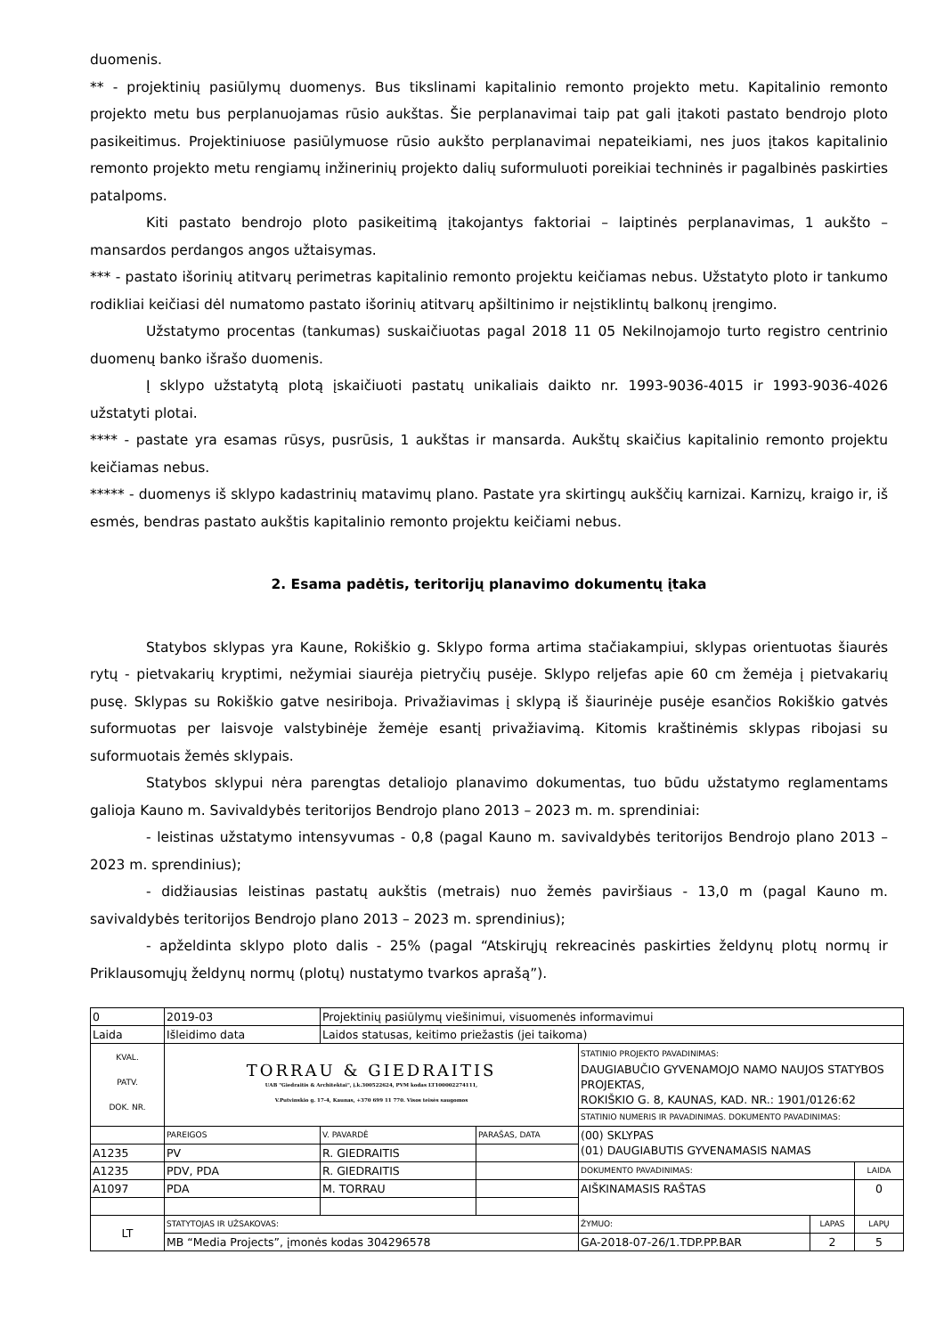duomenis.
** - projektinių pasiūlymų duomenys. Bus tikslinami kapitalinio remonto projekto metu. Kapitalinio remonto projekto metu bus perplanuojamas rūsio aukštas. Šie perplanavimai taip pat gali įtakoti pastato bendrojo ploto pasikeitimus. Projektiniuose pasiūlymuose rūsio aukšto perplanavimai nepateikiami, nes juos įtakos kapitalinio remonto projekto metu rengiamų inžinerinių projekto dalių suformuluoti poreikiai techninės ir pagalbinės paskirties patalpoms.
Kiti pastato bendrojo ploto pasikeitimą įtakojantys faktoriai – laiptinės perplanavimas, 1 aukšto – mansardos perdangos angos užtaisymas.
*** - pastato išorinių atitvarų perimetras kapitalinio remonto projektu keičiamas nebus. Užstatyto ploto ir tankumo rodikliai keičiasi dėl numatomo pastato išorinių atitvarų apšiltinimo ir neįstiklintų balkonų įrengimo.
Užstatymo procentas (tankumas) suskaičiuotas pagal 2018 11 05 Nekilnojamojo turto registro centrinio duomenų banko išrašo duomenis.
Į sklypo užstatytą plotą įskaičiuoti pastatų unikaliais daikto nr. 1993-9036-4015 ir 1993-9036-4026 užstatyti plotai.
**** - pastate yra esamas rūsys, pusrūsis, 1 aukštas ir mansarda. Aukštų skaičius kapitalinio remonto projektu keičiamas nebus.
***** - duomenys iš sklypo kadastrinių matavimų plano. Pastate yra skirtingų aukščių karnizai. Karnizų, kraigo ir, iš esmės, bendras pastato aukštis kapitalinio remonto projektu keičiami nebus.
2. Esama padėtis, teritorijų planavimo dokumentų įtaka
Statybos sklypas yra Kaune, Rokiškio g. Sklypo forma artima stačiakampiui, sklypas orientuotas šiaurės rytų - pietvakarių kryptimi, nežymiai siaurėja pietryčių pusėje. Sklypo reljefas apie 60 cm žemėja į pietvakarių pusę. Sklypas su Rokiškio gatve nesiriboja. Privažiavimas į sklypą iš šiaurinėje pusėje esančios Rokiškio gatvės suformuotas per laisvoje valstybinėje žemėje esantį privažiavimą. Kitomis kraštinėmis sklypas ribojasi su suformuotais žemės sklypais.
Statybos sklypui nėra parengtas detaliojo planavimo dokumentas, tuo būdu užstatymo reglamentams galioja Kauno m. Savivaldybės teritorijos Bendrojo plano 2013 – 2023 m. m. sprendiniai:
- leistinas užstatymo intensyvumas - 0,8 (pagal Kauno m. savivaldybės teritorijos Bendrojo plano 2013 – 2023 m. sprendinius);
- didžiausias leistinas pastatų aukštis (metrais) nuo žemės paviršiaus - 13,0 m (pagal Kauno m. savivaldybės teritorijos Bendrojo plano 2013 – 2023 m. sprendinius);
- apželdinta sklypo ploto dalis - 25% (pagal “Atskirųjų rekreacinės paskirties želdynų plotų normų ir Priklausomųjų želdynų normų (plotų) nustatymo tvarkos aprašą”).
| 0 | 2019-03 | Projektinių pasiūlymų viešinimui, visuomenės informavimui | | | | |
| Laida | Išleidimo data | Laidos statusas, keitimo priežastis (jei taikoma) | | | | |
| KVAL. PATV. DOK. NR. | TORRAU & GIEDRAITIS UAB "Giedraitis & Architektai", į.k.300522624, PVM kodas LT100002274111, V.Putvinskio g. 17-4, Kaunas, +370 699 11 770. Visos teisės saugomos | | | STATINIO PROJEKTO PAVADINIMAS: DAUGIABUČIO GYVENAMOJO NAMO NAUJOS STATYBOS PROJEKTAS, ROKIŠKIO G. 8, KAUNAS, KAD. NR.: 1901/0126:62 | | |
| | | | | STATINIO NUMERIS IR PAVADINIMAS. DOKUMENTO PAVADINIMAS: | | |
| | PAREIGOS | V. PAVARDĖ | PARAŠAS, DATA | (00) SKLYPAS (01) DAUGIABUTIS GYVENAMASIS NAMAS | | |
| A1235 | PV | R. GIEDRAITIS | | | | |
| A1235 | PDV, PDA | R. GIEDRAITIS | | DOKUMENTO PAVADINIMAS: | | LAIDA |
| A1097 | PDA | M. TORRAU | | AIŠKINAMASIS RAŠTAS | | 0 |
| LT | STATYTOJAS IR UŽSAKOVAS: | | | ŽYMUO: | LAPAS | LAPŲ |
| | MB “Media Projects”, įmonės kodas 304296578 | | | GA-2018-07-26/1.TDP.PP.BAR | 2 | 5 |